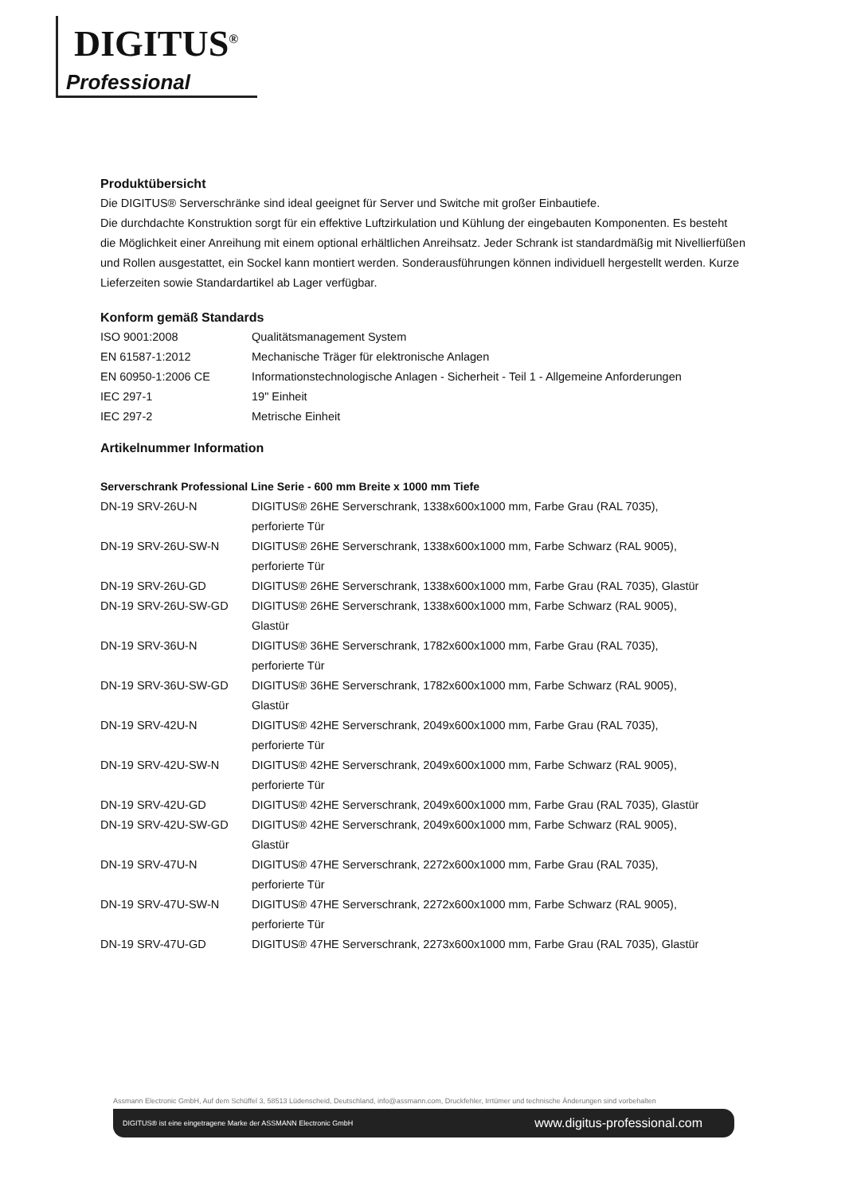DIGITUS<sup>®</sup>
Professional
Produktübersicht
Die DIGITUS® Serverschränke sind ideal geeignet für Server und Switche mit großer Einbautiefe.
Die durchdachte Konstruktion sorgt für ein effektive Luftzirkulation und Kühlung der eingebauten Komponenten. Es besteht die Möglichkeit einer Anreihung mit einem optional erhältlichen Anreihsatz. Jeder Schrank ist standardmäßig mit Nivellierfüßen und Rollen ausgestattet, ein Sockel kann montiert werden. Sonderausführungen können individuell hergestellt werden. Kurze Lieferzeiten sowie Standardartikel ab Lager verfügbar.
Konform gemäß Standards
| ISO 9001:2008 | Qualitätsmanagement System |
| EN 61587-1:2012 | Mechanische Träger für elektronische Anlagen |
| EN 60950-1:2006 CE | Informationstechnologische Anlagen - Sicherheit - Teil 1 - Allgemeine Anforderungen |
| IEC 297-1 | 19" Einheit |
| IEC 297-2 | Metrische Einheit |
Artikelnummer Information
Serverschrank Professional Line Serie - 600 mm Breite x 1000 mm Tiefe
| DN-19 SRV-26U-N | DIGITUS® 26HE Serverschrank, 1338x600x1000 mm, Farbe Grau (RAL 7035), perforierte Tür |
| DN-19 SRV-26U-SW-N | DIGITUS® 26HE Serverschrank, 1338x600x1000 mm, Farbe Schwarz (RAL 9005), perforierte Tür |
| DN-19 SRV-26U-GD | DIGITUS® 26HE Serverschrank, 1338x600x1000 mm, Farbe Grau (RAL 7035), Glastür |
| DN-19 SRV-26U-SW-GD | DIGITUS® 26HE Serverschrank, 1338x600x1000 mm, Farbe Schwarz (RAL 9005), Glastür |
| DN-19 SRV-36U-N | DIGITUS® 36HE Serverschrank, 1782x600x1000 mm, Farbe Grau (RAL 7035), perforierte Tür |
| DN-19 SRV-36U-SW-GD | DIGITUS® 36HE Serverschrank, 1782x600x1000 mm, Farbe Schwarz (RAL 9005), Glastür |
| DN-19 SRV-42U-N | DIGITUS® 42HE Serverschrank, 2049x600x1000 mm, Farbe Grau (RAL 7035), perforierte Tür |
| DN-19 SRV-42U-SW-N | DIGITUS® 42HE Serverschrank, 2049x600x1000 mm, Farbe Schwarz (RAL 9005), perforierte Tür |
| DN-19 SRV-42U-GD | DIGITUS® 42HE Serverschrank, 2049x600x1000 mm, Farbe Grau (RAL 7035), Glastür |
| DN-19 SRV-42U-SW-GD | DIGITUS® 42HE Serverschrank, 2049x600x1000 mm, Farbe Schwarz (RAL 9005), Glastür |
| DN-19 SRV-47U-N | DIGITUS® 47HE Serverschrank, 2272x600x1000 mm, Farbe Grau (RAL 7035), perforierte Tür |
| DN-19 SRV-47U-SW-N | DIGITUS® 47HE Serverschrank, 2272x600x1000 mm, Farbe Schwarz (RAL 9005), perforierte Tür |
| DN-19 SRV-47U-GD | DIGITUS® 47HE Serverschrank, 2273x600x1000 mm, Farbe Grau (RAL 7035), Glastür |
Assmann Electronic GmbH, Auf dem Schüffel 3, 58513 Lüdenscheid, Deutschland, info@assmann.com, Druckfehler, Irrtümer und technische Änderungen sind vorbehalten
DIGITUS® ist eine eingetragene Marke der ASSMANN Electronic GmbH www.digitus-professional.com